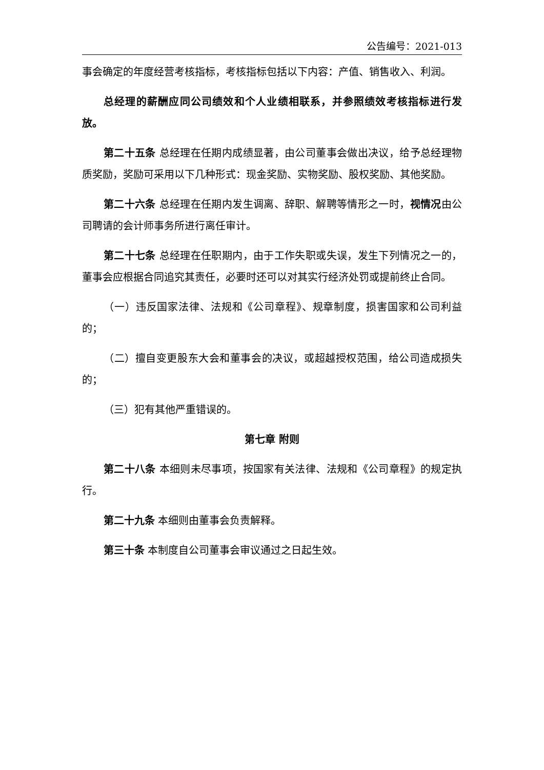公告编号：2021-013
事会确定的年度经营考核指标，考核指标包括以下内容：产值、销售收入、利润。
总经理的薪酬应同公司绩效和个人业绩相联系，并参照绩效考核指标进行发放。
第二十五条 总经理在任期内成绩显著，由公司董事会做出决议，给予总经理物质奖励，奖励可采用以下几种形式：现金奖励、实物奖励、股权奖励、其他奖励。
第二十六条 总经理在任期内发生调离、辞职、解聘等情形之一时，视情况由公司聘请的会计师事务所进行离任审计。
第二十七条 总经理在任职期内，由于工作失职或失误，发生下列情况之一的，董事会应根据合同追究其责任，必要时还可以对其实行经济处罚或提前终止合同。
（一）违反国家法律、法规和《公司章程》、规章制度，损害国家和公司利益的；
（二）擅自变更股东大会和董事会的决议，或超越授权范围，给公司造成损失的；
（三）犯有其他严重错误的。
第七章 附则
第二十八条 本细则未尽事项，按国家有关法律、法规和《公司章程》的规定执行。
第二十九条 本细则由董事会负责解释。
第三十条 本制度自公司董事会审议通过之日起生效。